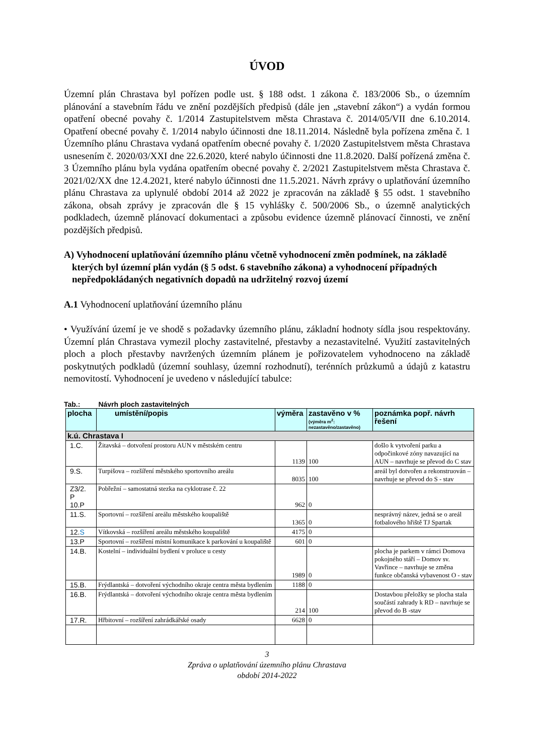ÚVOD
Územní plán Chrastava byl pořízen podle ust. § 188 odst. 1 zákona č. 183/2006 Sb., o územním plánování a stavebním řádu ve znění pozdějších předpisů (dále jen „stavební zákon“) a vydán formou opatření obecné povahy č. 1/2014 Zastupitelstvem města Chrastava č. 2014/05/VII dne 6.10.2014. Opatření obecné povahy č. 1/2014 nabylo účinnosti dne 18.11.2014. Následně byla pořízena změna č. 1 Územního plánu Chrastava vydaná opatřením obecné povahy č. 1/2020 Zastupitelstvem města Chrastava usnesením č. 2020/03/XXI dne 22.6.2020, které nabylo účinnosti dne 11.8.2020. Další pořízená změna č. 3 Územního plánu byla vydána opatřením obecné povahy č. 2/2021 Zastupitelstvem města Chrastava č. 2021/02/XX dne 12.4.2021, které nabylo účinnosti dne 11.5.2021. Návrh zprávy o uplatňování územního plánu Chrastava za uplynulé období 2014 až 2022 je zpracován na základě § 55 odst. 1 stavebního zákona, obsah zprávy je zpracován dle § 15 vyhlášky č. 500/2006 Sb., o územně analytických podkladech, územně plánovací dokumentaci a způsobu evidence územně plánovací činnosti, ve znění pozdějších předpisů.
A) Vyhodnocení uplatňování územního plánu včetně vyhodnocení změn podmínek, na základě kterých byl územní plán vydán (§ 5 odst. 6 stavebního zákona) a vyhodnocení případných nepředpokládaných negativních dopadů na udržitelný rozvoj území
A.1 Vyhodnocení uplatňování územního plánu
• Využívání území je ve shodě s požadavky územního plánu, základní hodnoty sídla jsou respektovány. Územní plán Chrastava vymezil plochy zastavitelné, přestavby a nezastavitelné. Využití zastavitelných ploch a ploch přestavby navržených územním plánem je pořizovatelem vyhodnoceno na základě poskytnutých podkladů (územní souhlasy, územní rozhodnutí), terénních průzkumů a údajů z katastru nemovitostí. Vyhodnocení je uvedeno v následující tabulce:
Tab.: Návrh ploch zastavitelných
| plocha | umístění/popis | výměra | zastavěno v % (výměra m<sup>2</sup>: nezastavěno/zastavěno) | poznámka popř. návrh řešení |
| --- | --- | --- | --- | --- |
| k.ú. Chrastava I | | | | |
| 1.C. | Žitavská – dotvoření prostoru AUN v městském centru | 1139 | 100 | došlo k vytvoření parku a odpočinkové zóny navazující na AUN – navrhuje se převod do C stav |
| 9.S. | Turpišova – rozšíření městského sportovního areálu | 8035 | 100 | areál byl dotvořen a rekonstruován – navrhuje se převod do S - stav |
| Z3/2. P 10.P | Pobřežní – samostatná stezka na cyklotrase č. 22 | 962 | 0 | |
| 11.S. | Sportovní – rozšíření areálu městského koupaliště | 1365 | 0 | nesprávný název, jedná se o areál fotbalového hřiště TJ Spartak |
| 12. S | Vítkovská – rozšíření areálu městského koupaliště | 4175 | 0 | |
| 13.P | Sportovní – rozšíření místní komunikace k parkování u koupaliště | 601 | 0 | |
| 14.B. | Kostelní – individuální bydlení v proluce u cesty | 1989 | 0 | plocha je parkem v rámci Domova pokojného stáří – Domov sv. Vavřince – navrhuje se změna funkce občanská vybavenost O - stav |
| 15.B. | Frýdlantská – dotvoření východního okraje centra města bydlením | 1188 | 0 | |
| 16.B. | Frýdlantská – dotvoření východního okraje centra města bydlením | 214 | 100 | Dostavbou přeložky se plocha stala součástí zahrady k RD – navrhuje se převod do B -stav |
| 17.R. | Hřbitovní – rozšíření zahrádkářské osady | 6628 | 0 | |
3
Zpráva o uplatňování územního plánu Chrastava
období 2014-2022